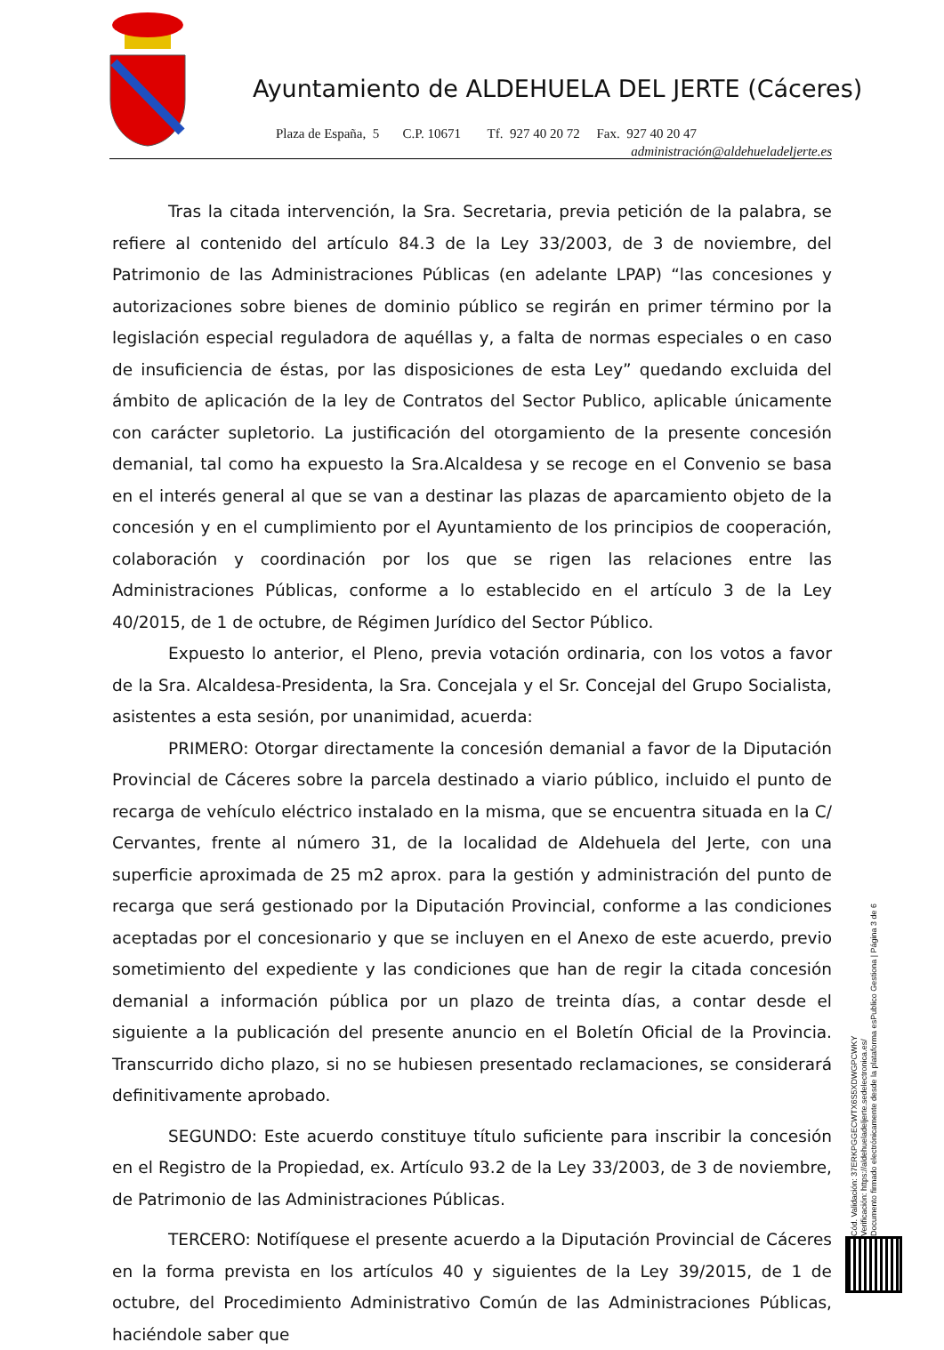Ayuntamiento de ALDEHUELA DEL JERTE (Cáceres)
Plaza de España, 5 C.P. 10671 Tf. 927 40 20 72 Fax. 927 40 20 47
administración@aldehueladeljerte.es
Tras la citada intervención, la Sra. Secretaria, previa petición de la palabra, se refiere al contenido del artículo 84.3 de la Ley 33/2003, de 3 de noviembre, del Patrimonio de las Administraciones Públicas (en adelante LPAP) “las concesiones y autorizaciones sobre bienes de dominio público se regirán en primer término por la legislación especial reguladora de aquéllas y, a falta de normas especiales o en caso de insuficiencia de éstas, por las disposiciones de esta Ley” quedando excluida del ámbito de aplicación de la ley de Contratos del Sector Publico, aplicable únicamente con carácter supletorio. La justificación del otorgamiento de la presente concesión demanial, tal como ha expuesto la Sra.Alcaldesa y se recoge en el Convenio se basa en el interés general al que se van a destinar las plazas de aparcamiento objeto de la concesión y en el cumplimiento por el Ayuntamiento de los principios de cooperación, colaboración y coordinación por los que se rigen las relaciones entre las Administraciones Públicas, conforme a lo establecido en el artículo 3 de la Ley 40/2015, de 1 de octubre, de Régimen Jurídico del Sector Público.
Expuesto lo anterior, el Pleno, previa votación ordinaria, con los votos a favor de la Sra. Alcaldesa-Presidenta, la Sra. Concejala y el Sr. Concejal del Grupo Socialista, asistentes a esta sesión, por unanimidad, acuerda:
PRIMERO: Otorgar directamente la concesión demanial a favor de la Diputación Provincial de Cáceres sobre la parcela destinado a viario público, incluido el punto de recarga de vehículo eléctrico instalado en la misma, que se encuentra situada en la C/ Cervantes, frente al número 31, de la localidad de Aldehuela del Jerte, con una superficie aproximada de 25 m2 aprox. para la gestión y administración del punto de recarga que será gestionado por la Diputación Provincial, conforme a las condiciones aceptadas por el concesionario y que se incluyen en el Anexo de este acuerdo, previo sometimiento del expediente y las condiciones que han de regir la citada concesión demanial a información pública por un plazo de treinta días, a contar desde el siguiente a la publicación del presente anuncio en el Boletín Oficial de la Provincia. Transcurrido dicho plazo, si no se hubiesen presentado reclamaciones, se considerará definitivamente aprobado.
SEGUNDO: Este acuerdo constituye título suficiente para inscribir la concesión en el Registro de la Propiedad, ex. Artículo 93.2 de la Ley 33/2003, de 3 de noviembre, de Patrimonio de las Administraciones Públicas.
TERCERO: Notifíquese el presente acuerdo a la Diputación Provincial de Cáceres en la forma prevista en los artículos 40 y siguientes de la Ley 39/2015, de 1 de octubre, del Procedimiento Administrativo Común de las Administraciones Públicas, haciéndole saber que
Cód. Validación: 37ERKPGGECWTX6S5XDWGPCWKY
Verificación: https://aldehueladeljerte.sedelectronica.es/
Documento firmado electrónicamente desde la plataforma esPublico Gestiona | Página 3 de 6